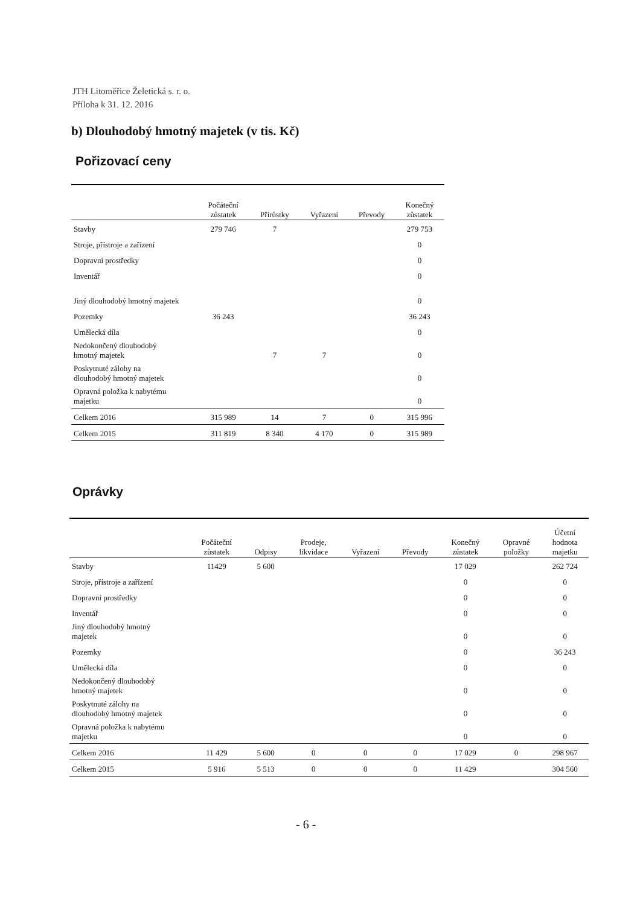JTH Litoměřice Želetická s. r. o.
Příloha k 31. 12. 2016
b) Dlouhodobý hmotný majetek (v tis. Kč)
Pořizovací ceny
| | Počáteční zůstatek | Přírůstky | Vyřazení | Převody | Konečný zůstatek |
| --- | --- | --- | --- | --- | --- |
| Stavby | 279 746 | 7 | | | 279 753 |
| Stroje, přístroje a zařízení | | | | | 0 |
| Dopravní prostředky | | | | | 0 |
| Inventář | | | | | 0 |
| Jiný dlouhodobý hmotný majetek | | | | | 0 |
| Pozemky | 36 243 | | | | 36 243 |
| Umělecká díla | | | | | 0 |
| Nedokončený dlouhodobý hmotný majetek | | 7 | 7 | | 0 |
| Poskytnuté zálohy na dlouhodobý hmotný majetek | | | | | 0 |
| Opravná položka k nabytému majetku | | | | | 0 |
| Celkem 2016 | 315 989 | 14 | 7 | 0 | 315 996 |
| Celkem 2015 | 311 819 | 8 340 | 4 170 | 0 | 315 989 |
Oprávky
| | Počáteční zůstatek | Odpisy | Prodeje, likvidace | Vyřazení | Převody | Konečný zůstatek | Opravné položky | Účetní hodnota majetku |
| --- | --- | --- | --- | --- | --- | --- | --- | --- |
| Stavby | 11429 | 5 600 | | | | 17 029 | | 262 724 |
| Stroje, přístroje a zařízení | | | | | | 0 | | 0 |
| Dopravní prostředky | | | | | | 0 | | 0 |
| Inventář | | | | | | 0 | | 0 |
| Jiný dlouhodobý hmotný majetek | | | | | | 0 | | 0 |
| Pozemky | | | | | | 0 | | 36 243 |
| Umělecká díla | | | | | | 0 | | 0 |
| Nedokončený dlouhodobý hmotný majetek | | | | | | 0 | | 0 |
| Poskytnuté zálohy na dlouhodobý hmotný majetek | | | | | | 0 | | 0 |
| Opravná položka k nabytému majetku | | | | | | 0 | | 0 |
| Celkem 2016 | 11 429 | 5 600 | 0 | 0 | 0 | 17 029 | 0 | 298 967 |
| Celkem 2015 | 5 916 | 5 513 | 0 | 0 | 0 | 11 429 | | 304 560 |
- 6 -